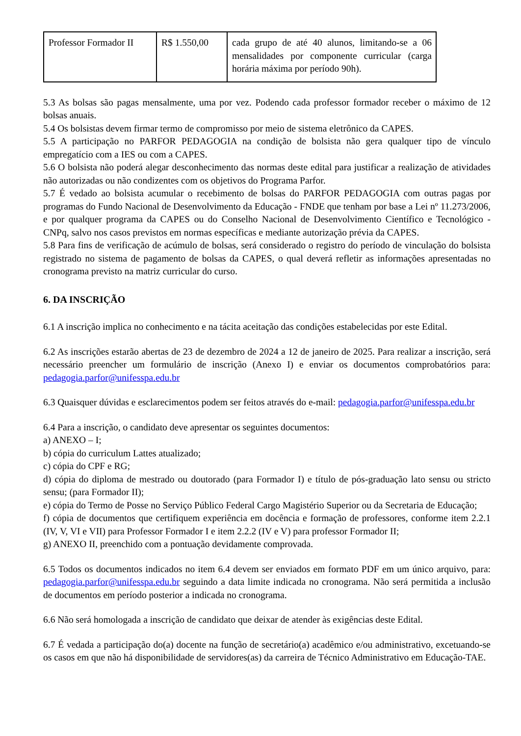| Professor Formador II | R$ 1.550,00 | cada grupo de até 40 alunos, limitando-se a 06 mensalidades por componente curricular (carga horária máxima por período 90h). |
5.3 As bolsas são pagas mensalmente, uma por vez. Podendo cada professor formador receber o máximo de 12 bolsas anuais.
5.4 Os bolsistas devem firmar termo de compromisso por meio de sistema eletrônico da CAPES.
5.5 A participação no PARFOR PEDAGOGIA na condição de bolsista não gera qualquer tipo de vínculo empregatício com a IES ou com a CAPES.
5.6 O bolsista não poderá alegar desconhecimento das normas deste edital para justificar a realização de atividades não autorizadas ou não condizentes com os objetivos do Programa Parfor.
5.7 É vedado ao bolsista acumular o recebimento de bolsas do PARFOR PEDAGOGIA com outras pagas por programas do Fundo Nacional de Desenvolvimento da Educação - FNDE que tenham por base a Lei nº 11.273/2006, e por qualquer programa da CAPES ou do Conselho Nacional de Desenvolvimento Científico e Tecnológico - CNPq, salvo nos casos previstos em normas específicas e mediante autorização prévia da CAPES.
5.8 Para fins de verificação de acúmulo de bolsas, será considerado o registro do período de vinculação do bolsista registrado no sistema de pagamento de bolsas da CAPES, o qual deverá refletir as informações apresentadas no cronograma previsto na matriz curricular do curso.
6. DA INSCRIÇÃO
6.1 A inscrição implica no conhecimento e na tácita aceitação das condições estabelecidas por este Edital.
6.2 As inscrições estarão abertas de 23 de dezembro de 2024 a 12 de janeiro de 2025. Para realizar a inscrição, será necessário preencher um formulário de inscrição (Anexo I) e enviar os documentos comprobatórios para: pedagogia.parfor@unifesspa.edu.br
6.3 Quaisquer dúvidas e esclarecimentos podem ser feitos através do e-mail: pedagogia.parfor@unifesspa.edu.br
6.4 Para a inscrição, o candidato deve apresentar os seguintes documentos:
a) ANEXO – I;
b) cópia do curriculum Lattes atualizado;
c) cópia do CPF e RG;
d) cópia do diploma de mestrado ou doutorado (para Formador I) e título de pós-graduação lato sensu ou stricto sensu; (para Formador II);
e) cópia do Termo de Posse no Serviço Público Federal Cargo Magistério Superior ou da Secretaria de Educação;
f) cópia de documentos que certifiquem experiência em docência e formação de professores, conforme item 2.2.1 (IV, V, VI e VII) para Professor Formador I e item 2.2.2 (IV e V) para professor Formador II;
g) ANEXO II, preenchido com a pontuação devidamente comprovada.
6.5 Todos os documentos indicados no item 6.4 devem ser enviados em formato PDF em um único arquivo, para: pedagogia.parfor@unifesspa.edu.br seguindo a data limite indicada no cronograma. Não será permitida a inclusão de documentos em período posterior a indicada no cronograma.
6.6 Não será homologada a inscrição de candidato que deixar de atender às exigências deste Edital.
6.7 É vedada a participação do(a) docente na função de secretário(a) acadêmico e/ou administrativo, excetuando-se os casos em que não há disponibilidade de servidores(as) da carreira de Técnico Administrativo em Educação-TAE.